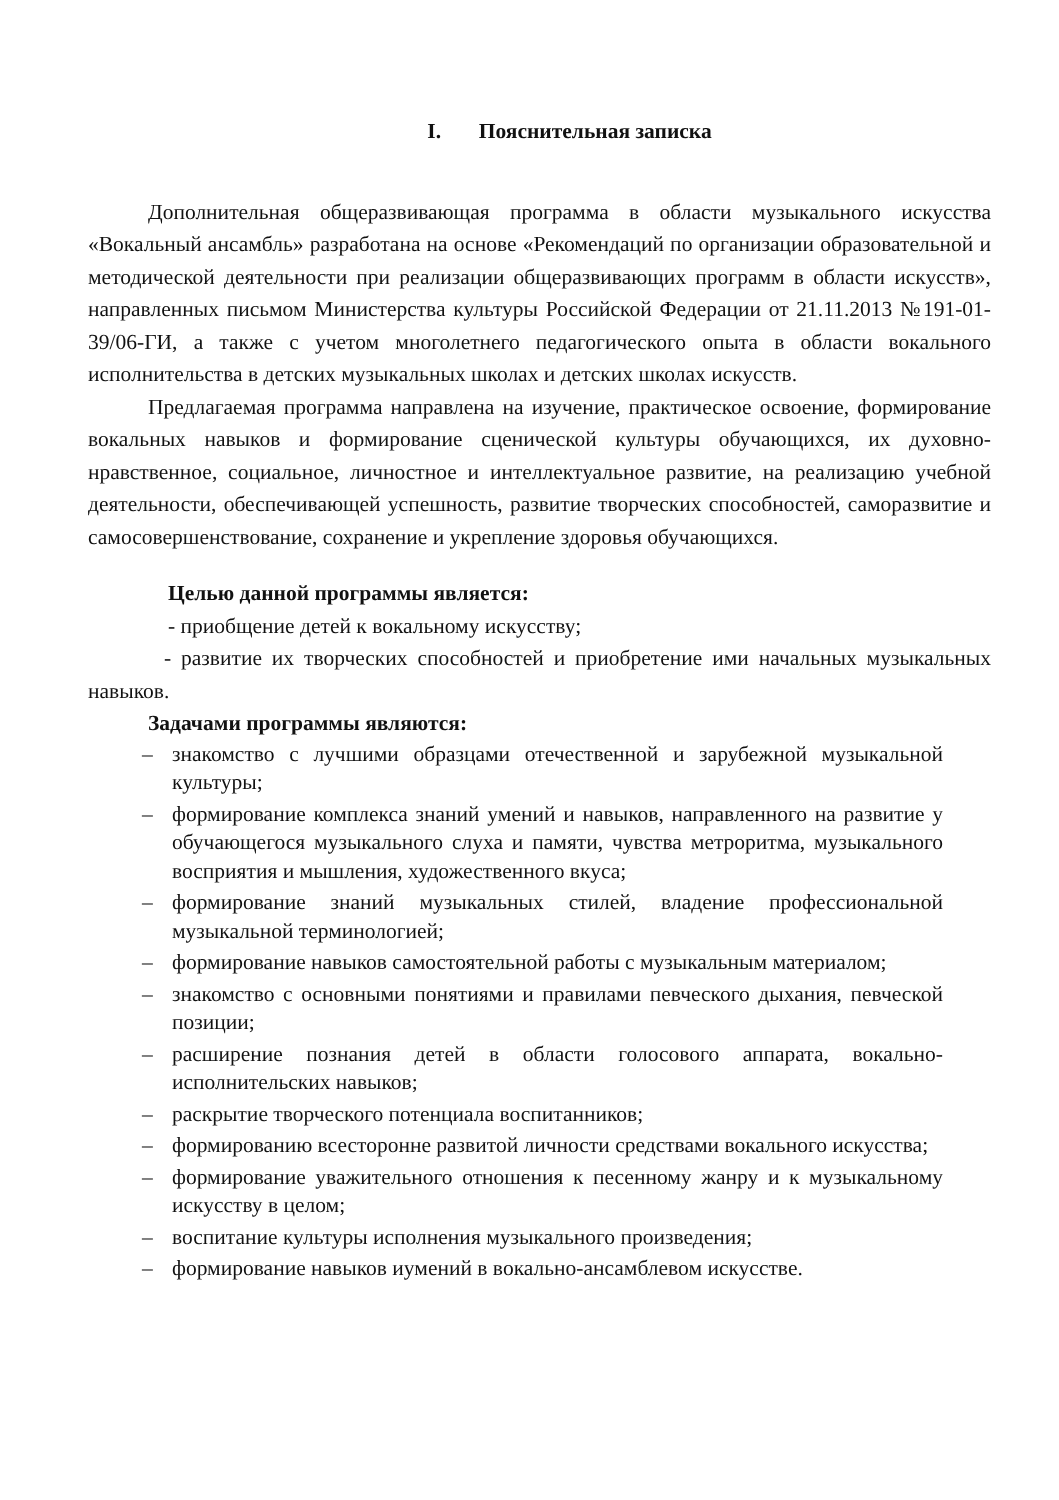I. Пояснительная записка
Дополнительная общеразвивающая программа в области музыкального искусства «Вокальный ансамбль» разработана на основе «Рекомендаций по организации образовательной и методической деятельности при реализации общеразвивающих программ в области искусств», направленных письмом Министерства культуры Российской Федерации от 21.11.2013 №191-01-39/06-ГИ, а также с учетом многолетнего педагогического опыта в области вокального исполнительства в детских музыкальных школах и детских школах искусств.
Предлагаемая программа направлена на изучение, практическое освоение, формирование вокальных навыков и формирование сценической культуры обучающихся, их духовно-нравственное, социальное, личностное и интеллектуальное развитие, на реализацию учебной деятельности, обеспечивающей успешность, развитие творческих способностей, саморазвитие и самосовершенствование, сохранение и укрепление здоровья обучающихся.
Целью данной программы является:
- приобщение детей к вокальному искусству;
- развитие их творческих способностей и приобретение ими начальных музыкальных навыков.
Задачами программы являются:
– знакомство с лучшими образцами отечественной и зарубежной музыкальной культуры;
– формирование комплекса знаний умений и навыков, направленного на развитие у обучающегося музыкального слуха и памяти, чувства метроритма, музыкального восприятия и мышления, художественного вкуса;
– формирование знаний музыкальных стилей, владение профессиональной музыкальной терминологией;
– формирование навыков самостоятельной работы с музыкальным материалом;
– знакомство с основными понятиями и правилами певческого дыхания, певческой позиции;
– расширение познания детей в области голосового аппарата, вокально-исполнительских навыков;
– раскрытие творческого потенциала воспитанников;
– формированию всесторонне развитой личности средствами вокального искусства;
– формирование уважительного отношения к песенному жанру и к музыкальному искусству в целом;
– воспитание культуры исполнения музыкального произведения;
– формирование навыков иумений в вокально-ансамблевом искусстве.